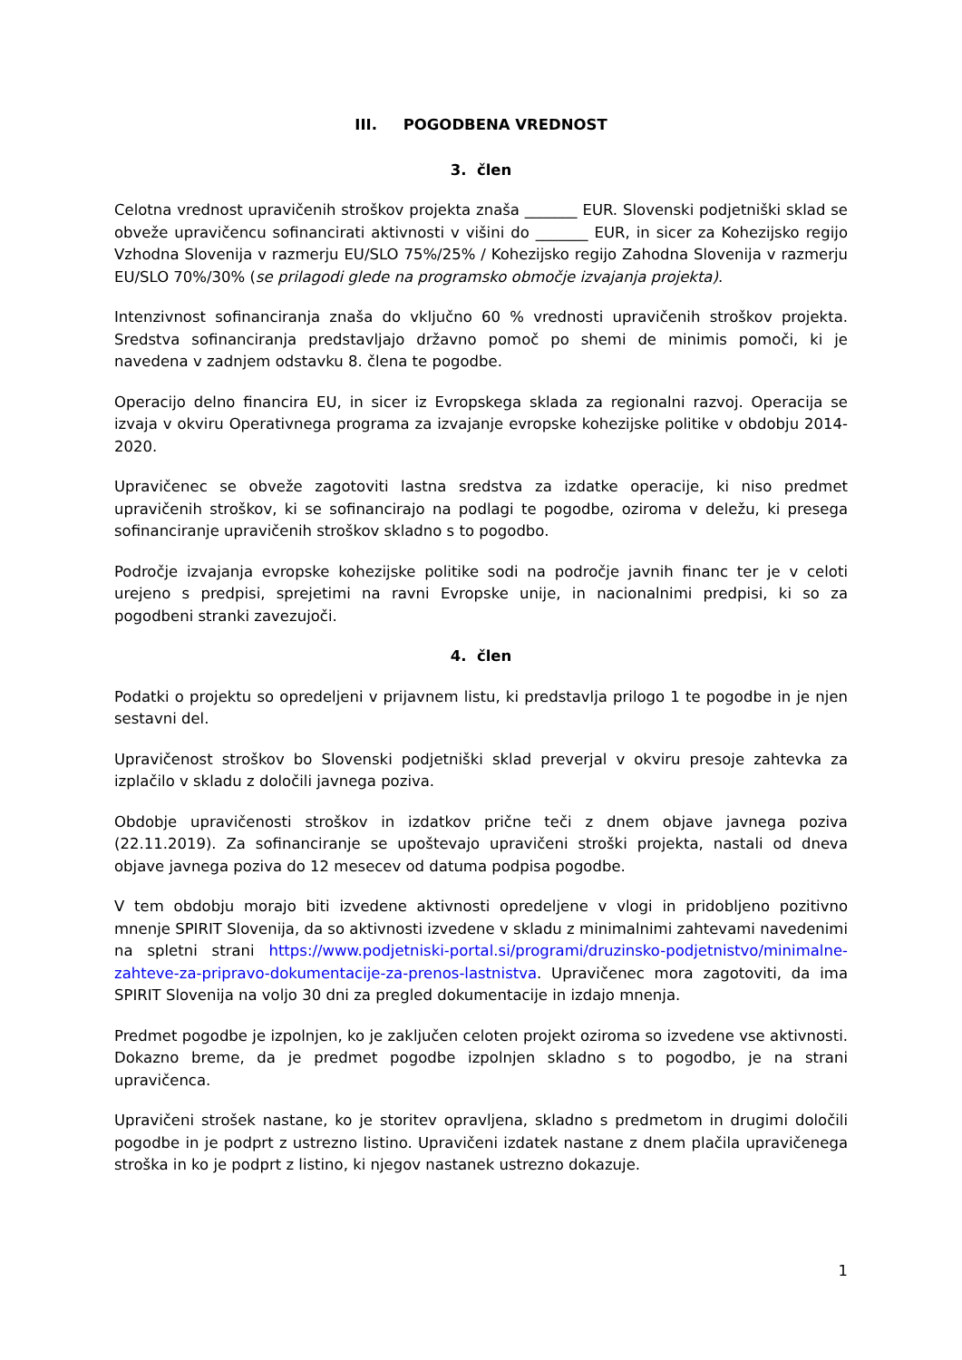III. POGODBENA VREDNOST
3. člen
Celotna vrednost upravičenih stroškov projekta znaša _______ EUR. Slovenski podjetniški sklad se obveže upravičencu sofinancirati aktivnosti v višini do _______ EUR, in sicer za Kohezijsko regijo Vzhodna Slovenija v razmerju EU/SLO 75%/25% / Kohezijsko regijo Zahodna Slovenija v razmerju EU/SLO 70%/30% (se prilagodi glede na programsko območje izvajanja projekta).
Intenzivnost sofinanciranja znaša do vključno 60 % vrednosti upravičenih stroškov projekta. Sredstva sofinanciranja predstavljajo državno pomoč po shemi de minimis pomoči, ki je navedena v zadnjem odstavku 8. člena te pogodbe.
Operacijo delno financira EU, in sicer iz Evropskega sklada za regionalni razvoj. Operacija se izvaja v okviru Operativnega programa za izvajanje evropske kohezijske politike v obdobju 2014-2020.
Upravičenec se obveže zagotoviti lastna sredstva za izdatke operacije, ki niso predmet upravičenih stroškov, ki se sofinancirajo na podlagi te pogodbe, oziroma v deležu, ki presega sofinanciranje upravičenih stroškov skladno s to pogodbo.
Področje izvajanja evropske kohezijske politike sodi na področje javnih financ ter je v celoti urejeno s predpisi, sprejetimi na ravni Evropske unije, in nacionalnimi predpisi, ki so za pogodbeni stranki zavezujoči.
4. člen
Podatki o projektu so opredeljeni v prijavnem listu, ki predstavlja prilogo 1 te pogodbe in je njen sestavni del.
Upravičenost stroškov bo Slovenski podjetniški sklad preverjal v okviru presoje zahtevka za izplačilo v skladu z določili javnega poziva.
Obdobje upravičenosti stroškov in izdatkov prične teči z dnem objave javnega poziva (22.11.2019). Za sofinanciranje se upoštevajo upravičeni stroški projekta, nastali od dneva objave javnega poziva do 12 mesecev od datuma podpisa pogodbe.
V tem obdobju morajo biti izvedene aktivnosti opredeljene v vlogi in pridobljeno pozitivno mnenje SPIRIT Slovenija, da so aktivnosti izvedene v skladu z minimalnimi zahtevami navedenimi na spletni strani https://www.podjetniski-portal.si/programi/druzinsko-podjetnistvo/minimalne-zahteve-za-pripravo-dokumentacije-za-prenos-lastnistva. Upravičenec mora zagotoviti, da ima SPIRIT Slovenija na voljo 30 dni za pregled dokumentacije in izdajo mnenja.
Predmet pogodbe je izpolnjen, ko je zaključen celoten projekt oziroma so izvedene vse aktivnosti. Dokazno breme, da je predmet pogodbe izpolnjen skladno s to pogodbo, je na strani upravičenca.
Upravičeni strošek nastane, ko je storitev opravljena, skladno s predmetom in drugimi določili pogodbe in je podprt z ustrezno listino. Upravičeni izdatek nastane z dnem plačila upravičenega stroška in ko je podprt z listino, ki njegov nastanek ustrezno dokazuje.
1